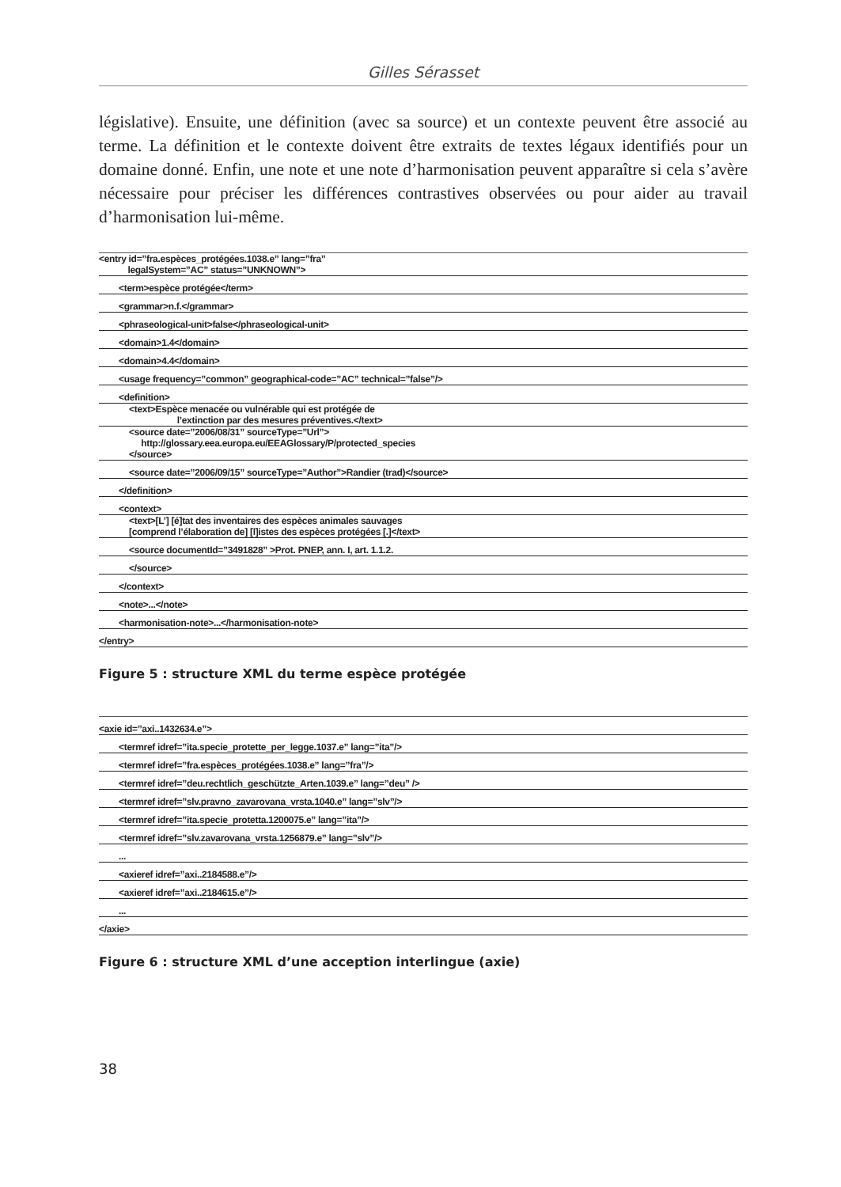Gilles Sérasset
législative). Ensuite, une définition (avec sa source) et un contexte peuvent être associé au terme. La définition et le contexte doivent être extraits de textes légaux identifiés pour un domaine donné. Enfin, une note et une note d’harmonisation peuvent apparaître si cela s’avère nécessaire pour préciser les différences contrastives observées ou pour aider au travail d’harmonisation lui-même.
| <entry id=”fra.espèces_protégées.1038.e” lang=”fra” legalSystem=”AC” status=”UNKNOWN”> |
| <term>espèce protégée</term> |
| <grammar>n.f.</grammar> |
| <phraseological-unit>false</phraseological-unit> |
| <domain>1.4</domain> |
| <domain>4.4</domain> |
| <usage frequency=”common” geographical-code=”AC” technical=”false”/> |
| <definition> |
| <text>Espèce menacée ou vulnérable qui est protégée de l’extinction par des mesures préventives.</text> |
| <source date=”2006/08/31” sourceType=”Url”> http://glossary.eea.europa.eu/EEAGlossary/P/protected_species </source> |
| <source date=”2006/09/15” sourceType=”Author”>Randier (trad)</source> |
| </definition> |
| <context> |
| <text>[L’] [é]tat des inventaires des espèces animales sauvages [comprend l’élaboration de] [l]istes des espèces protégées [.]</text> |
| <source documentId=”3491828” >Prot. PNEP, ann. I, art. 1.1.2. |
| </source> |
| </context> |
| <note>...</note> |
| <harmonisation-note>...</harmonisation-note> |
| </entry> |
Figure 5 : structure XML du terme espèce protégée
| <axie id=”axi..1432634.e”> |
| <termref idref=”ita.specie_protette_per_legge.1037.e” lang=”ita”/> |
| <termref idref=”fra.espèces_protégées.1038.e” lang=”fra”/> |
| <termref idref=”deu.rechtlich_geschützte_Arten.1039.e” lang=”deu” /> |
| <termref idref=”slv.pravno_zavarovana_vrsta.1040.e” lang=”slv”/> |
| <termref idref=”ita.specie_protetta.1200075.e” lang=”ita”/> |
| <termref idref=”slv.zavarovana_vrsta.1256879.e” lang=”slv”/> |
| ... |
| <axieref idref=”axi..2184588.e”/> |
| <axieref idref=”axi..2184615.e”/> |
| ... |
| </axie> |
Figure 6 : structure XML d’une acception interlingue (axie)
38